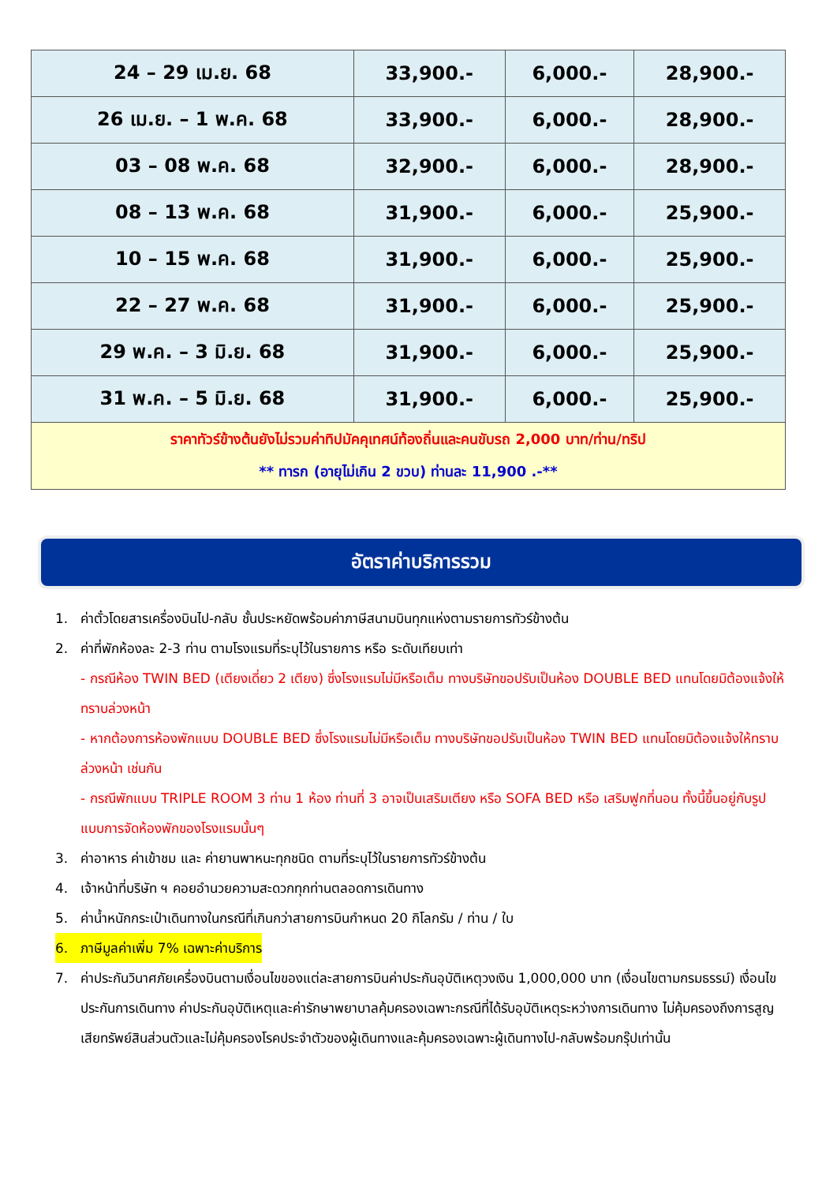| 24 – 29 เม.ย. 68 | 33,900.- | 6,000.- | 28,900.- |
| 26 เม.ย. – 1 พ.ค. 68 | 33,900.- | 6,000.- | 28,900.- |
| 03 – 08 พ.ค. 68 | 32,900.- | 6,000.- | 28,900.- |
| 08 – 13 พ.ค. 68 | 31,900.- | 6,000.- | 25,900.- |
| 10 – 15 พ.ค. 68 | 31,900.- | 6,000.- | 25,900.- |
| 22 – 27 พ.ค. 68 | 31,900.- | 6,000.- | 25,900.- |
| 29 พ.ค. – 3 มิ.ย. 68 | 31,900.- | 6,000.- | 25,900.- |
| 31 พ.ค. – 5 มิ.ย. 68 | 31,900.- | 6,000.- | 25,900.- |
| ราคาทัวร์ข้างต้นยังไม่รวมค่าทิปมัคคุเทศน์ท้องถิ่นและคนขับรถ 2,000 บาท/ท่าน/ทริป ** ทารก (อายุไม่เกิน 2 ขวบ) ท่านละ 11,900 .-** | | | |
อัตราค่าบริการรวม
1. ค่าตั๋วโดยสารเครื่องบินไป-กลับ ชั้นประหยัดพร้อมค่าภาษีสนามบินทุกแห่งตามรายการทัวร์ข้างต้น
2. ค่าที่พักห้องละ 2-3 ท่าน ตามโรงแรมที่ระบุไว้ในรายการ หรือ ระดับเทียบเท่า
- กรณีห้อง TWIN BED (เตียงเดี่ยว 2 เตียง) ซึ่งโรงแรมไม่มีหรือเต็ม ทางบริษัทขอปรับเป็นห้อง DOUBLE BED แทนโดยมิต้องแจ้งให้ทราบล่วงหน้า
- หากต้องการห้องพักแบบ DOUBLE BED ซึ่งโรงแรมไม่มีหรือเต็ม ทางบริษัทขอปรับเป็นห้อง TWIN BED แทนโดยมิต้องแจ้งให้ทราบล่วงหน้า เช่นกัน
- กรณีพักแบบ TRIPLE ROOM 3 ท่าน 1 ห้อง ท่านที่ 3 อาจเป็นเสริมเตียง หรือ SOFA BED หรือ เสริมฟูกที่นอน ทั้งนี้ขึ้นอยู่กับรูปแบบการจัดห้องพักของโรงแรมนั้นๆ
3. ค่าอาหาร ค่าเข้าชม และ ค่ายานพาหนะทุกชนิด ตามที่ระบุไว้ในรายการทัวร์ข้างต้น
4. เจ้าหน้าที่บริษัท ฯ คอยอำนวยความสะดวกทุกท่านตลอดการเดินทาง
5. ค่าน้ำหนักกระเป๋าเดินทางในกรณีที่เกินกว่าสายการบินกำหนด 20 กิโลกรัม / ท่าน / ใบ
6. ภาษีมูลค่าเพิ่ม 7% เฉพาะค่าบริการ
7. ค่าประกันวินาศภัยเครื่องบินตามเงื่อนไขของแต่ละสายการบินค่าประกันอุบัติเหตุวงเงิน 1,000,000 บาท (เงื่อนไขตามกรมธรรม์) เงื่อนไขประกันการเดินทาง ค่าประกันอุบัติเหตุและค่ารักษาพยาบาลคุ้มครองเฉพาะกรณีที่ได้รับอุบัติเหตุระหว่างการเดินทาง ไม่คุ้มครองถึงการสูญเสียทรัพย์สินส่วนตัวและไม่คุ้มครองโรคประจำตัวของผู้เดินทางและคุ้มครองเฉพาะผู้เดินทางไป-กลับพร้อมกรุ๊ปเท่านั้น